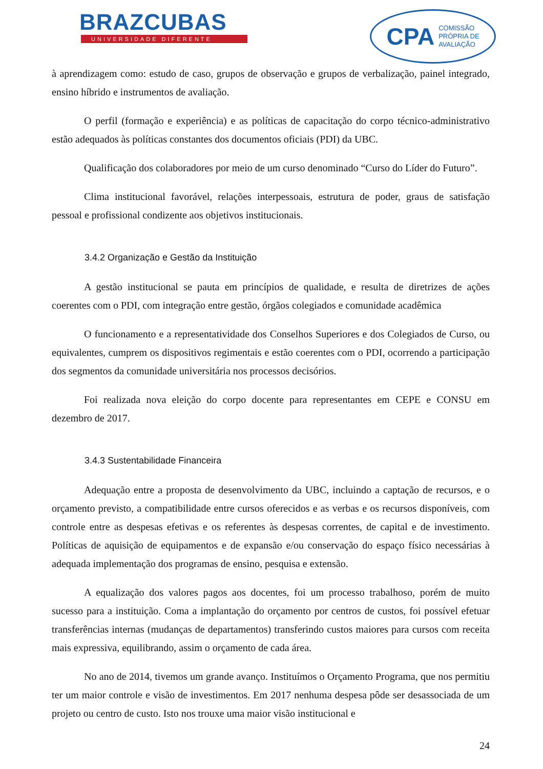BRAZCUBAS
UNIVERSIDADE DIFERENTE
CPA COMISSÃO
PRÓPRIA DE
AVALIAÇÃO
à aprendizagem como: estudo de caso, grupos de observação e grupos de verbalização, painel integrado, ensino híbrido e instrumentos de avaliação.
O perfil (formação e experiência) e as políticas de capacitação do corpo técnico-administrativo estão adequados às políticas constantes dos documentos oficiais (PDI) da UBC.
Qualificação dos colaboradores por meio de um curso denominado “Curso do Líder do Futuro”.
Clima institucional favorável, relações interpessoais, estrutura de poder, graus de satisfação pessoal e profissional condizente aos objetivos institucionais.
3.4.2 Organização e Gestão da Instituição
A gestão institucional se pauta em princípios de qualidade, e resulta de diretrizes de ações coerentes com o PDI, com integração entre gestão, órgãos colegiados e comunidade acadêmica
O funcionamento e a representatividade dos Conselhos Superiores e dos Colegiados de Curso, ou equivalentes, cumprem os dispositivos regimentais e estão coerentes com o PDI, ocorrendo a participação dos segmentos da comunidade universitária nos processos decisórios.
Foi realizada nova eleição do corpo docente para representantes em CEPE e CONSU em dezembro de 2017.
3.4.3 Sustentabilidade Financeira
Adequação entre a proposta de desenvolvimento da UBC, incluindo a captação de recursos, e o orçamento previsto, a compatibilidade entre cursos oferecidos e as verbas e os recursos disponíveis, com controle entre as despesas efetivas e os referentes às despesas correntes, de capital e de investimento. Políticas de aquisição de equipamentos e de expansão e/ou conservação do espaço físico necessárias à adequada implementação dos programas de ensino, pesquisa e extensão.
A equalização dos valores pagos aos docentes, foi um processo trabalhoso, porém de muito sucesso para a instituição. Coma a implantação do orçamento por centros de custos, foi possível efetuar transferências internas (mudanças de departamentos) transferindo custos maiores para cursos com receita mais expressiva, equilibrando, assim o orçamento de cada área.
No ano de 2014, tivemos um grande avanço. Instituímos o Orçamento Programa, que nos permitiu ter um maior controle e visão de investimentos. Em 2017 nenhuma despesa pôde ser desassociada de um projeto ou centro de custo. Isto nos trouxe uma maior visão institucional e
24